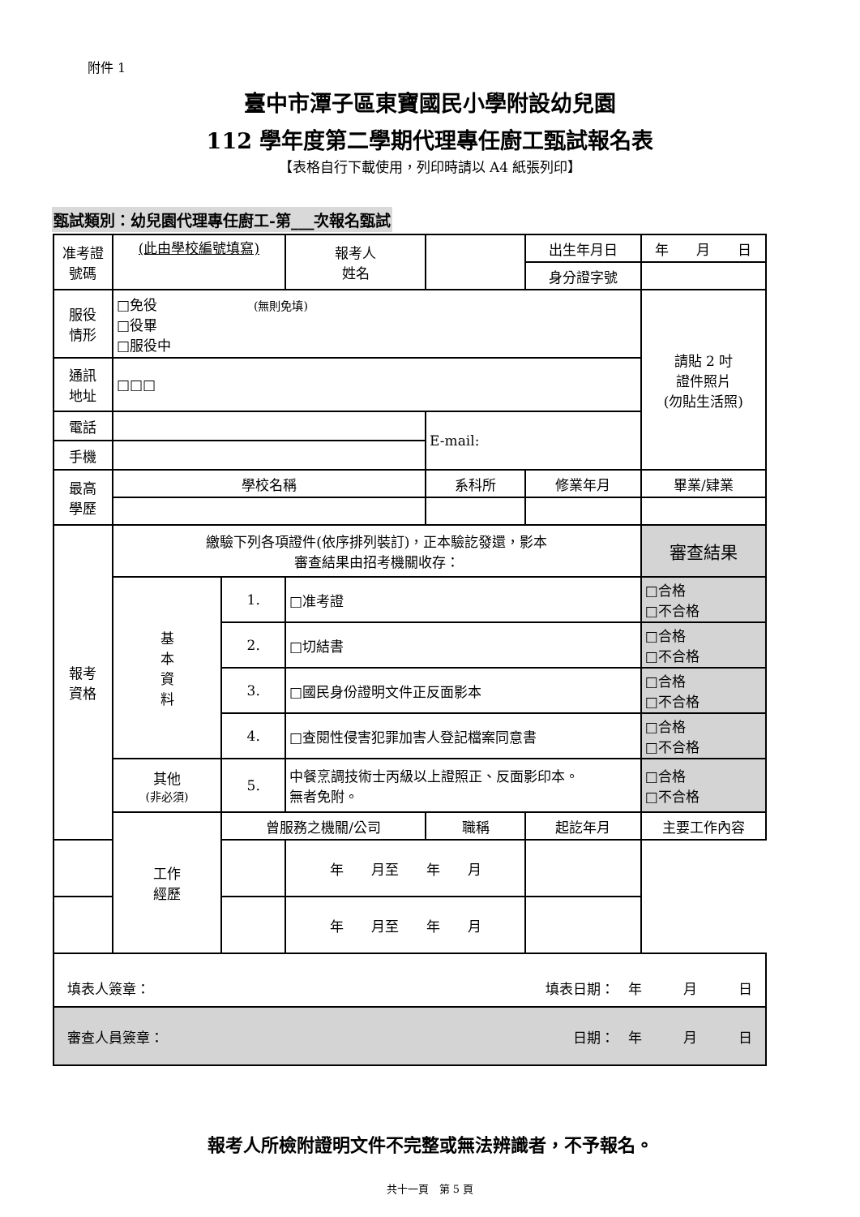附件 1
臺中市潭子區東寶國民小學附設幼兒園
112 學年度第二學期代理專任廚工甄試報名表
【表格自行下載使用，列印時請以 A4 紙張列印】
甄試類別：幼兒園代理專任廚工-第___次報名甄試
| 准考證 號碼 | (此由學校編號填寫) | | 報考人 姓名 | | | 出生年月日 | 年 月 日 |
| | | | | | | 身分證字號 | |
| 服役 情形 | □免役 (無則免填) □役畢 □服役中 | | | | | | 請貼 2 吋 證件照片 (勿貼生活照) |
| 通訊 地址 | □□□ | | | | | | |
| 電話 | | | | E-mail: | | | |
| 手機 | | | | | | | |
| 最高 學歷 | 學校名稱 | | | 系科所 | | 修業年月 | 畢業/肄業 |
| 報考 資格 | 繳驗下列各項證件(依序排列裝訂)，正本驗訖發還，影本 審查結果由招考機關收存： | | | | | | 審查結果 |
| | 基 本 資 料 | 1. | □准考證 | | | | □合格 □不合格 |
| | | 2. | □切結書 | | | | □合格 □不合格 |
| | | 3. | □國民身份證明文件正反面影本 | | | | □合格 □不合格 |
| | | 4. | □查閱性侵害犯罪加害人登記檔案同意書 | | | | □合格 □不合格 |
| | 其他 (非必須) | 5. | 中餐烹調技術士丙級以上證照正、反面影印本。 無者免附。 | | | | □合格 □不合格 |
| | 工作 經歷 | 曾服務之機關/公司 | | 職稱 | 起訖年月 | | 主要工作內容 |
| | | | 年 月至 年 月 | | | | |
| | | | 年 月至 年 月 | | | | |
| 填表人簽章： 填表日期： 年 月 日 | | | | | | | |
| 審查人員簽章： 日期： 年 月 日 | | | | | | | |
報考人所檢附證明文件不完整或無法辨識者，不予報名。
共十一頁　第 5 頁